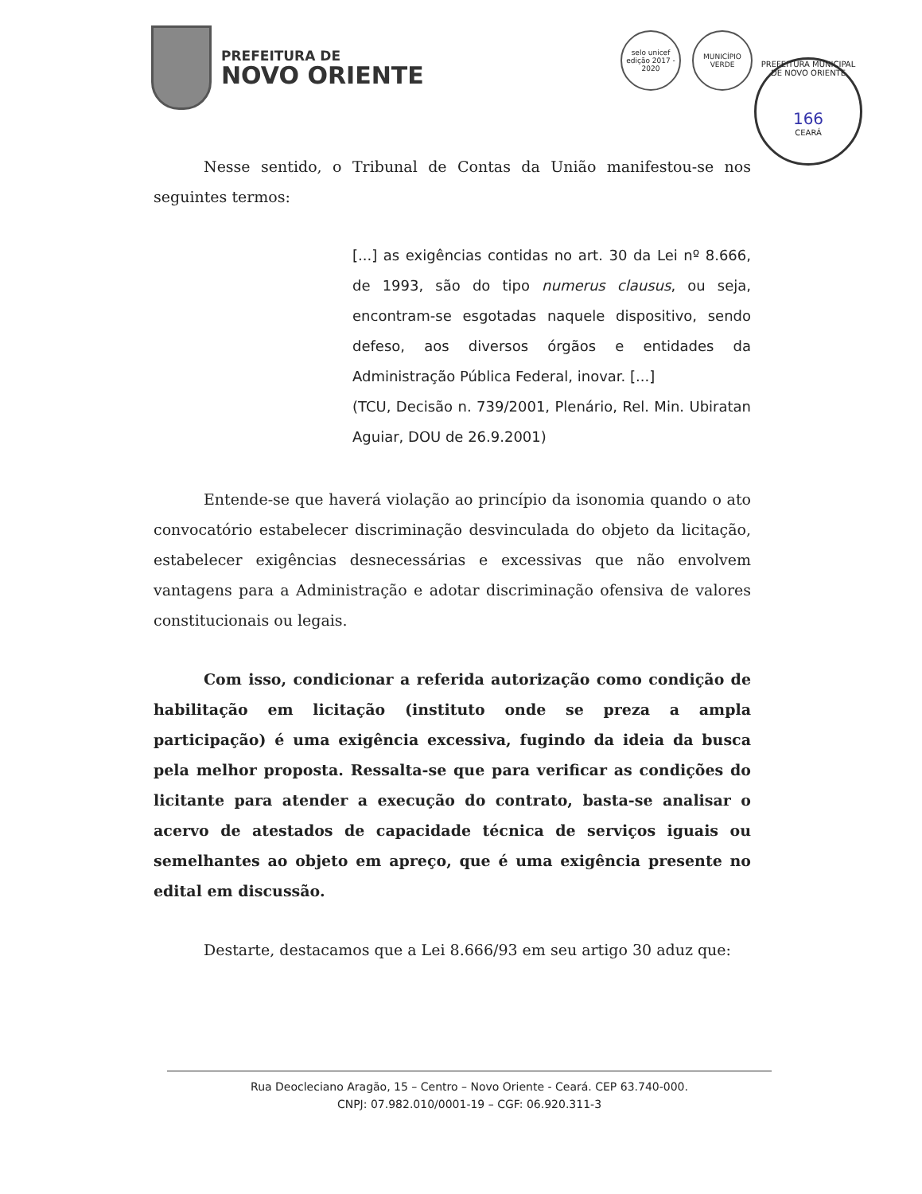PREFEITURA DE
NOVO ORIENTE
selo unicef
edição 2017 - 2020
MUNICÍPIO
VERDE
PREFEITURA MUNICIPAL DE NOVO ORIENTE
166
CEARÁ
Nesse sentido, o Tribunal de Contas da União manifestou-se nos seguintes termos:
[...] as exigências contidas no art. 30 da Lei nº 8.666, de 1993, são do tipo numerus clausus, ou seja, encontram-se esgotadas naquele dispositivo, sendo defeso, aos diversos órgãos e entidades da Administração Pública Federal, inovar. [...]
(TCU, Decisão n. 739/2001, Plenário, Rel. Min. Ubiratan Aguiar, DOU de 26.9.2001)
Entende-se que haverá violação ao princípio da isonomia quando o ato convocatório estabelecer discriminação desvinculada do objeto da licitação, estabelecer exigências desnecessárias e excessivas que não envolvem vantagens para a Administração e adotar discriminação ofensiva de valores constitucionais ou legais.
Com isso, condicionar a referida autorização como condição de habilitação em licitação (instituto onde se preza a ampla participação) é uma exigência excessiva, fugindo da ideia da busca pela melhor proposta. Ressalta-se que para verificar as condições do licitante para atender a execução do contrato, basta-se analisar o acervo de atestados de capacidade técnica de serviços iguais ou semelhantes ao objeto em apreço, que é uma exigência presente no edital em discussão.
Destarte, destacamos que a Lei 8.666/93 em seu artigo 30 aduz que:
Rua Deocleciano Aragão, 15 – Centro – Novo Oriente - Ceará. CEP 63.740-000.
CNPJ: 07.982.010/0001-19 – CGF: 06.920.311-3